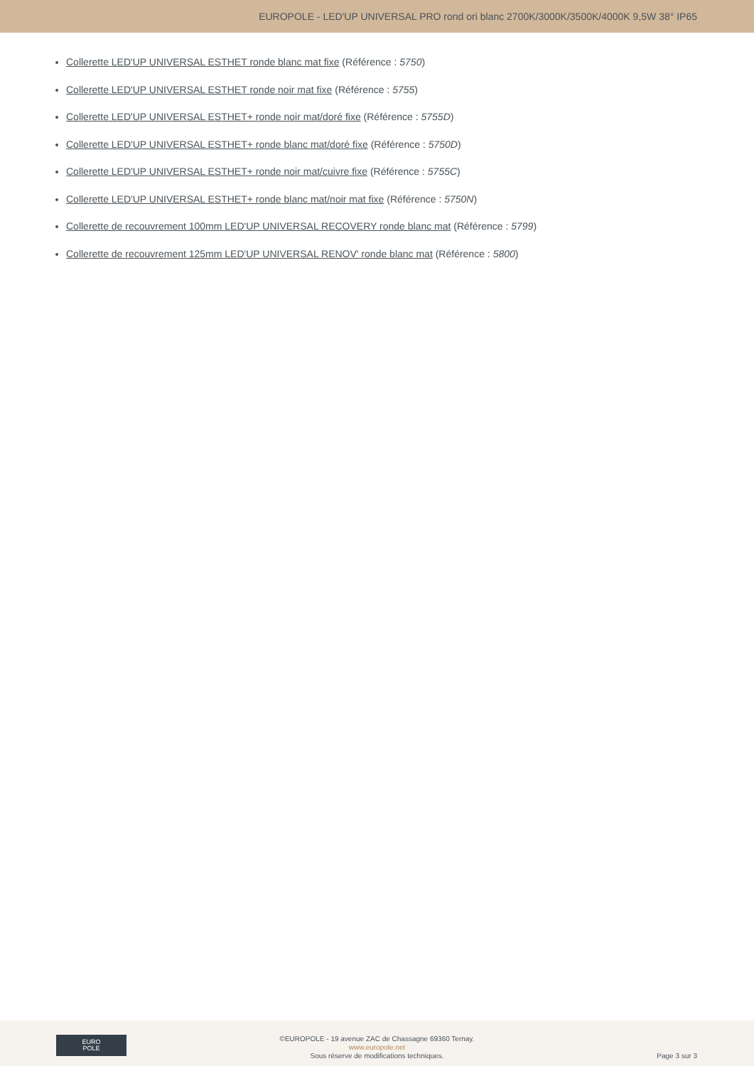EUROPOLE - LED'UP UNIVERSAL PRO rond ori blanc 2700K/3000K/3500K/4000K 9,5W 38° IP65
Collerette LED'UP UNIVERSAL ESTHET ronde blanc mat fixe (Référence : 5750)
Collerette LED'UP UNIVERSAL ESTHET ronde noir mat fixe (Référence : 5755)
Collerette LED'UP UNIVERSAL ESTHET+ ronde noir mat/doré fixe (Référence : 5755D)
Collerette LED'UP UNIVERSAL ESTHET+ ronde blanc mat/doré fixe (Référence : 5750D)
Collerette LED'UP UNIVERSAL ESTHET+ ronde noir mat/cuivre fixe (Référence : 5755C)
Collerette LED'UP UNIVERSAL ESTHET+ ronde blanc mat/noir mat fixe (Référence : 5750N)
Collerette de recouvrement 100mm LED'UP UNIVERSAL RECOVERY ronde blanc mat (Référence : 5799)
Collerette de recouvrement 125mm LED'UP UNIVERSAL RENOV' ronde blanc mat (Référence : 5800)
EURO
POLE
©EUROPOLE - 19 avenue ZAC de Chassagne 69360 Ternay.
www.europole.net
Sous réserve de modifications techniques.
Page 3 sur 3